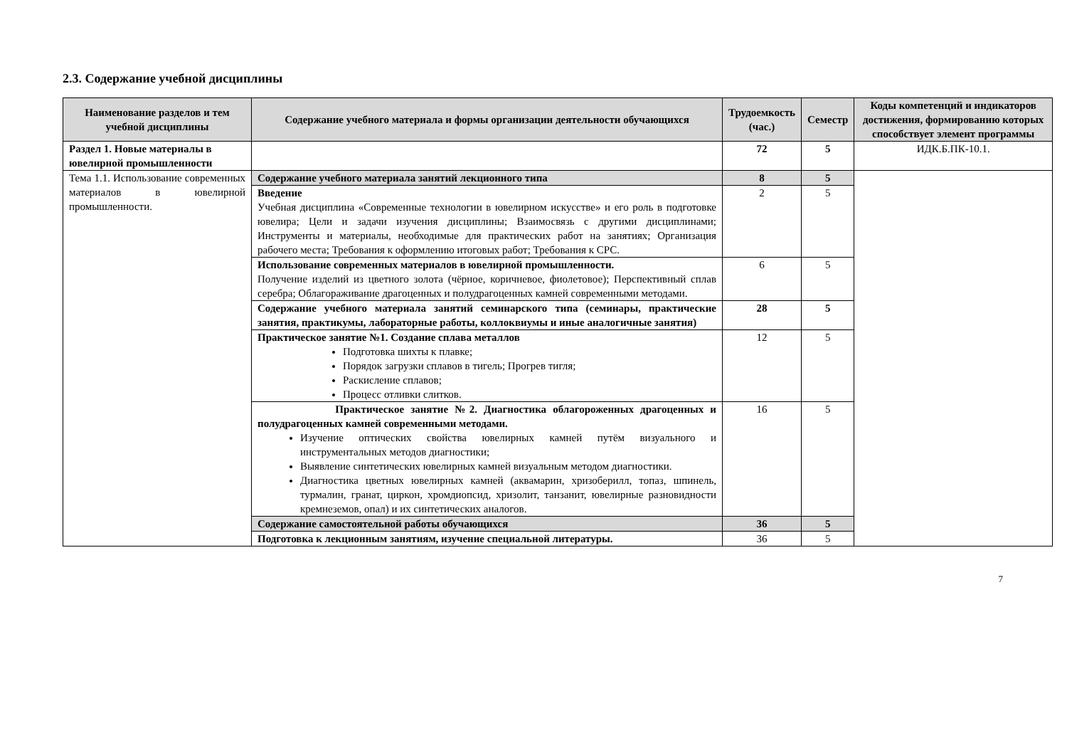2.3. Содержание учебной дисциплины
| Наименование разделов и тем учебной дисциплины | Содержание учебного материала и формы организации деятельности обучающихся | Трудоемкость (час.) | Семестр | Коды компетенций и индикаторов достижения, формированию которых способствует элемент программы |
| --- | --- | --- | --- | --- |
| Раздел 1. Новые материалы в ювелирной промышленности | | 72 | 5 | ИДК.Б.ПК-10.1. |
| Тема 1.1. Использование современных материалов в ювелирной промышленности. | Содержание учебного материала занятий лекционного типа | 8 | 5 | |
| | Введение Учебная дисциплина «Современные технологии в ювелирном искусстве» и его роль в подготовке ювелира; Цели и задачи изучения дисциплины; Взаимосвязь с другими дисциплинами; Инструменты и материалы, необходимые для практических работ на занятиях; Организация рабочего места; Требования к оформлению итоговых работ; Требования к СРС. | 2 | 5 | |
| | Использование современных материалов в ювелирной промышленности. Получение изделий из цветного золота (чёрное, коричневое, фиолетовое); Перспективный сплав серебра; Облагораживание драгоценных и полудрагоценных камней современными методами. | 6 | 5 | |
| | Содержание учебного материала занятий семинарского типа (семинары, практические занятия, практикумы, лабораторные работы, коллоквиумы и иные аналогичные занятия) | 28 | 5 | |
| | Практическое занятие №1. Создание сплава металлов Подготовка шихты к плавке; Порядок загрузки сплавов в тигель; Прогрев тигля; Раскисление сплавов; Процесс отливки слитков. | 12 | 5 | |
| | Практическое занятие №2. Диагностика облагороженных драгоценных и полудрагоценных камней современными методами. Изучение оптических свойства ювелирных камней путём визуального и инструментальных методов диагностики; Выявление синтетических ювелирных камней визуальным методом диагностики. Диагностика цветных ювелирных камней (аквамарин, хризоберилл, топаз, шпинель, турмалин, гранат, циркон, хромдиопсид, хризолит, танзанит, ювелирные разновидности кремнеземов, опал) и их синтетических аналогов. | 16 | 5 | |
| | Содержание самостоятельной работы обучающихся | 36 | 5 | |
| | Подготовка к лекционным занятиям, изучение специальной литературы. | 36 | 5 | |
7